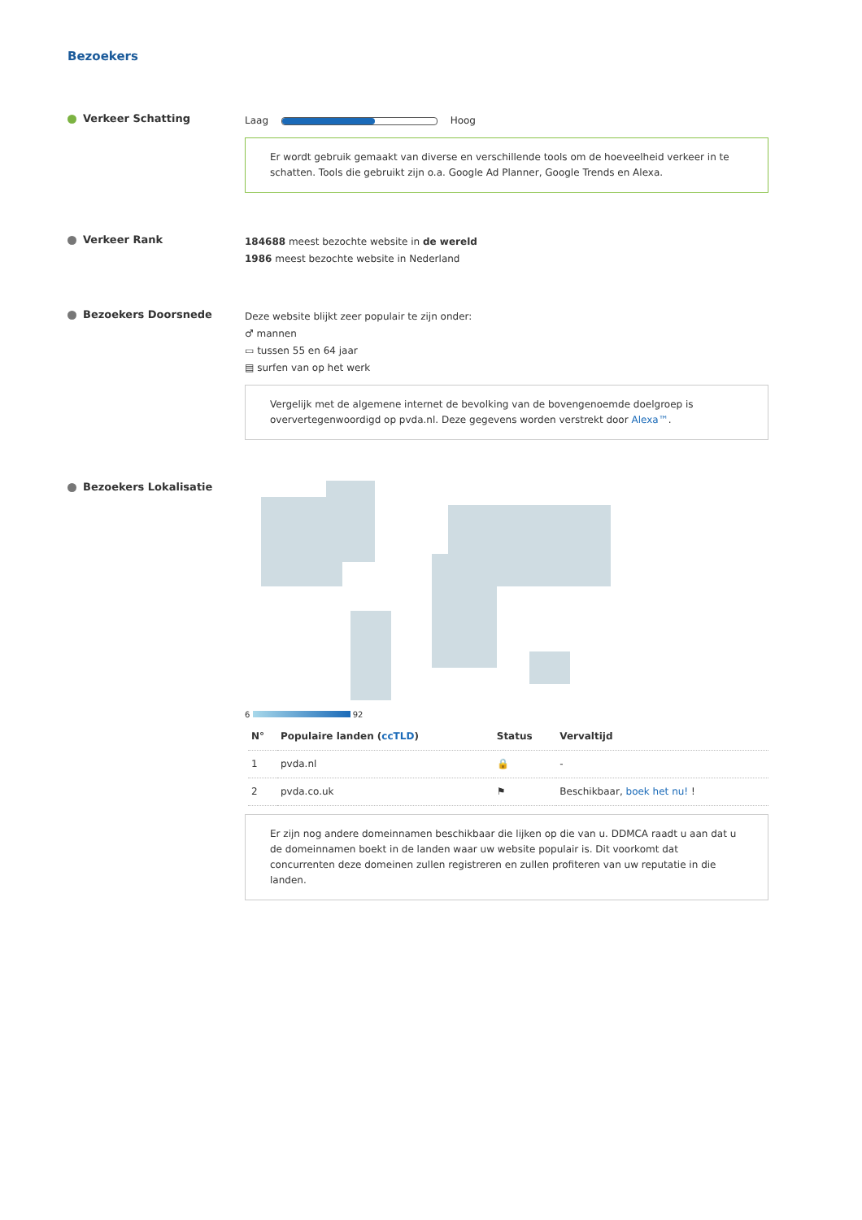Bezoekers
Verkeer Schatting
Laag
Hoog
Er wordt gebruik gemaakt van diverse en verschillende tools om de hoeveelheid verkeer in te schatten. Tools die gebruikt zijn o.a. Google Ad Planner, Google Trends en Alexa.
Verkeer Rank
184688 meest bezochte website in de wereld
1986 meest bezochte website in Nederland
Bezoekers Doorsnede
Deze website blijkt zeer populair te zijn onder:
♂ mannen
▭ tussen 55 en 64 jaar
▤ surfen van op het werk
Vergelijk met de algemene internet de bevolking van de bovengenoemde doelgroep is oververtegenwoordigd op pvda.nl. Deze gegevens worden verstrekt door Alexa™.
Bezoekers Lokalisatie
6 92
| N° | Populaire landen ( ccTLD ) | Status | Vervaltijd |
| --- | --- | --- | --- |
| 1 | pvda.nl | 🔒 | - |
| 2 | pvda.co.uk | ⚑ | Beschikbaar, boek het nu! ! |
Er zijn nog andere domeinnamen beschikbaar die lijken op die van u. DDMCA raadt u aan dat u de domeinnamen boekt in de landen waar uw website populair is. Dit voorkomt dat concurrenten deze domeinen zullen registreren en zullen profiteren van uw reputatie in die landen.